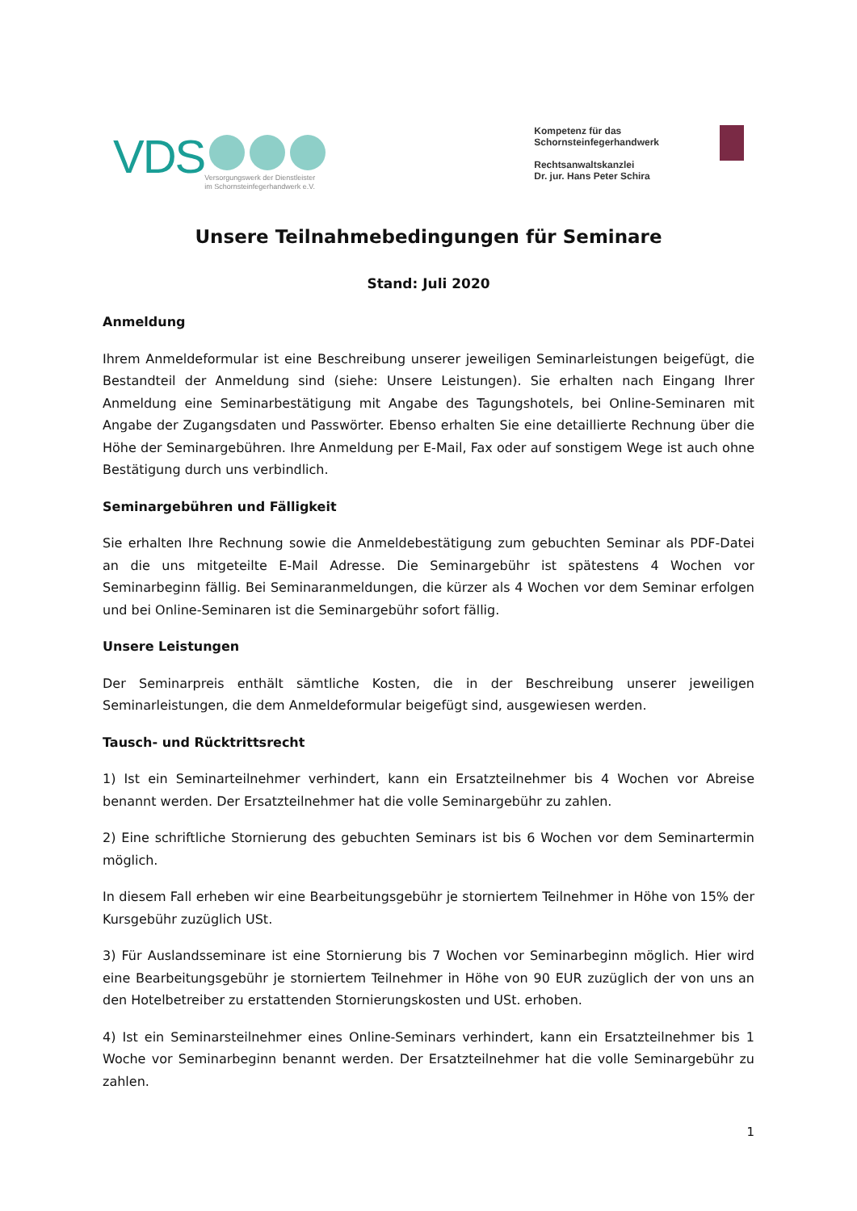VDS
Versorgungswerk der Dienstleister
im Schornsteinfegerhandwerk e.V.
Kompetenz für das
Schornsteinfegerhandwerk
Rechtsanwaltskanzlei
Dr. jur. Hans Peter Schira
Unsere Teilnahmebedingungen für Seminare
Stand: Juli 2020
Anmeldung
Ihrem Anmeldeformular ist eine Beschreibung unserer jeweiligen Seminarleistungen beigefügt, die Bestandteil der Anmeldung sind (siehe: Unsere Leistungen). Sie erhalten nach Eingang Ihrer Anmeldung eine Seminarbestätigung mit Angabe des Tagungshotels, bei Online-Seminaren mit Angabe der Zugangsdaten und Passwörter. Ebenso erhalten Sie eine detaillierte Rechnung über die Höhe der Seminargebühren. Ihre Anmeldung per E-Mail, Fax oder auf sonstigem Wege ist auch ohne Bestätigung durch uns verbindlich.
Seminargebühren und Fälligkeit
Sie erhalten Ihre Rechnung sowie die Anmeldebestätigung zum gebuchten Seminar als PDF-Datei an die uns mitgeteilte E-Mail Adresse. Die Seminargebühr ist spätestens 4 Wochen vor Seminarbeginn fällig. Bei Seminaranmeldungen, die kürzer als 4 Wochen vor dem Seminar erfolgen und bei Online-Seminaren ist die Seminargebühr sofort fällig.
Unsere Leistungen
Der Seminarpreis enthält sämtliche Kosten, die in der Beschreibung unserer jeweiligen Seminarleistungen, die dem Anmeldeformular beigefügt sind, ausgewiesen werden.
Tausch- und Rücktrittsrecht
1) Ist ein Seminarteilnehmer verhindert, kann ein Ersatzteilnehmer bis 4 Wochen vor Abreise benannt werden. Der Ersatzteilnehmer hat die volle Seminargebühr zu zahlen.
2) Eine schriftliche Stornierung des gebuchten Seminars ist bis 6 Wochen vor dem Seminartermin möglich.
In diesem Fall erheben wir eine Bearbeitungsgebühr je storniertem Teilnehmer in Höhe von 15% der Kursgebühr zuzüglich USt.
3) Für Auslandsseminare ist eine Stornierung bis 7 Wochen vor Seminarbeginn möglich. Hier wird eine Bearbeitungsgebühr je storniertem Teilnehmer in Höhe von 90 EUR zuzüglich der von uns an den Hotelbetreiber zu erstattenden Stornierungskosten und USt. erhoben.
4) Ist ein Seminarsteilnehmer eines Online-Seminars verhindert, kann ein Ersatzteilnehmer bis 1 Woche vor Seminarbeginn benannt werden. Der Ersatzteilnehmer hat die volle Seminargebühr zu zahlen.
1